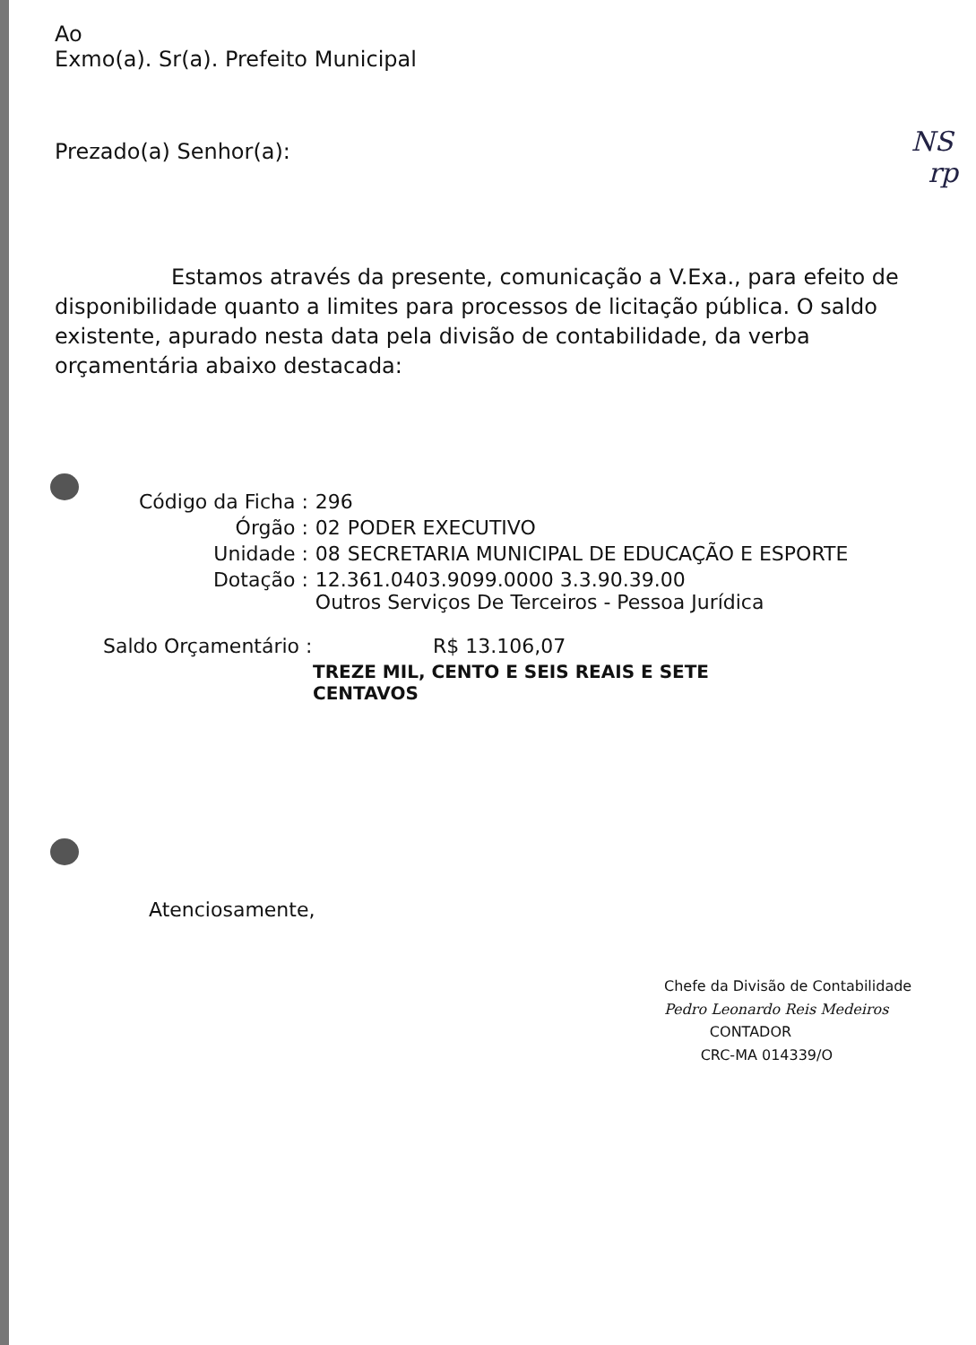NS
rp
Ao
Exmo(a). Sr(a). Prefeito Municipal
Prezado(a) Senhor(a):
Estamos através da presente, comunicação a V.Exa., para efeito de disponibilidade quanto a limites para processos de licitação pública. O saldo existente, apurado nesta data pela divisão de contabilidade, da verba orçamentária abaixo destacada:
| Código da Ficha : | 296 | |
| Órgão : | 02 | PODER EXECUTIVO |
| Unidade : | 08 | SECRETARIA MUNICIPAL DE EDUCAÇÃO E ESPORTE |
| Dotação : | 12.361.0403.9099.0000 3.3.90.39.00 Outros Serviços De Terceiros - Pessoa Jurídica | |
| Saldo Orçamentário : | R$ 13.106,07 |
| | TREZE MIL, CENTO E SEIS REAIS E SETE CENTAVOS |
Atenciosamente,
Chefe da Divisão de Contabilidade
Pedro Leonardo Reis Medeiros
CONTADOR
CRC-MA 014339/O